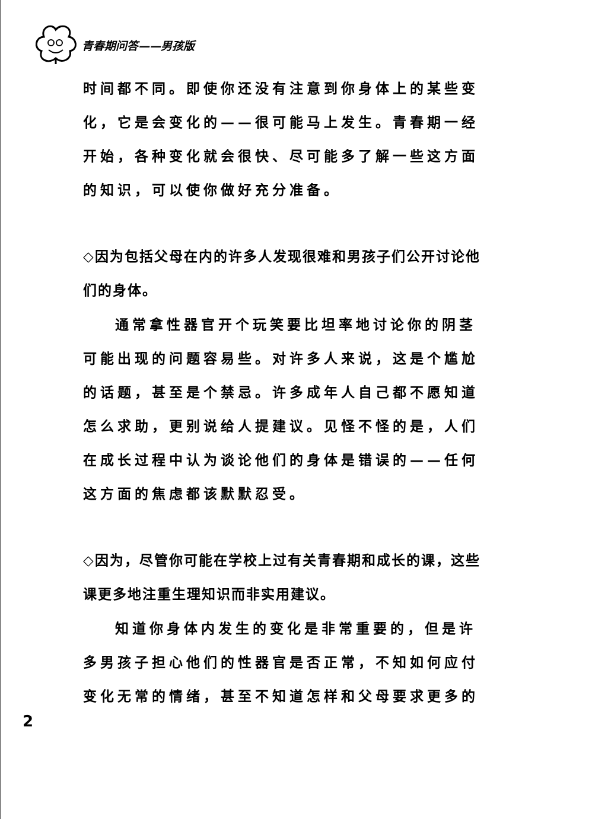青春期问答——男孩版
时间都不同。即使你还没有注意到你身体上的某些变化，它是会变化的——很可能马上发生。青春期一经开始，各种变化就会很快、尽可能多了解一些这方面的知识，可以使你做好充分准备。
◇因为包括父母在内的许多人发现很难和男孩子们公开讨论他们的身体。
通常拿性器官开个玩笑要比坦率地讨论你的阴茎可能出现的问题容易些。对许多人来说，这是个尴尬的话题，甚至是个禁忌。许多成年人自己都不愿知道怎么求助，更别说给人提建议。见怪不怪的是，人们在成长过程中认为谈论他们的身体是错误的——任何这方面的焦虑都该默默忍受。
◇因为，尽管你可能在学校上过有关青春期和成长的课，这些课更多地注重生理知识而非实用建议。
知道你身体内发生的变化是非常重要的，但是许多男孩子担心他们的性器官是否正常，不知如何应付变化无常的情绪，甚至不知道怎样和父母要求更多的
2